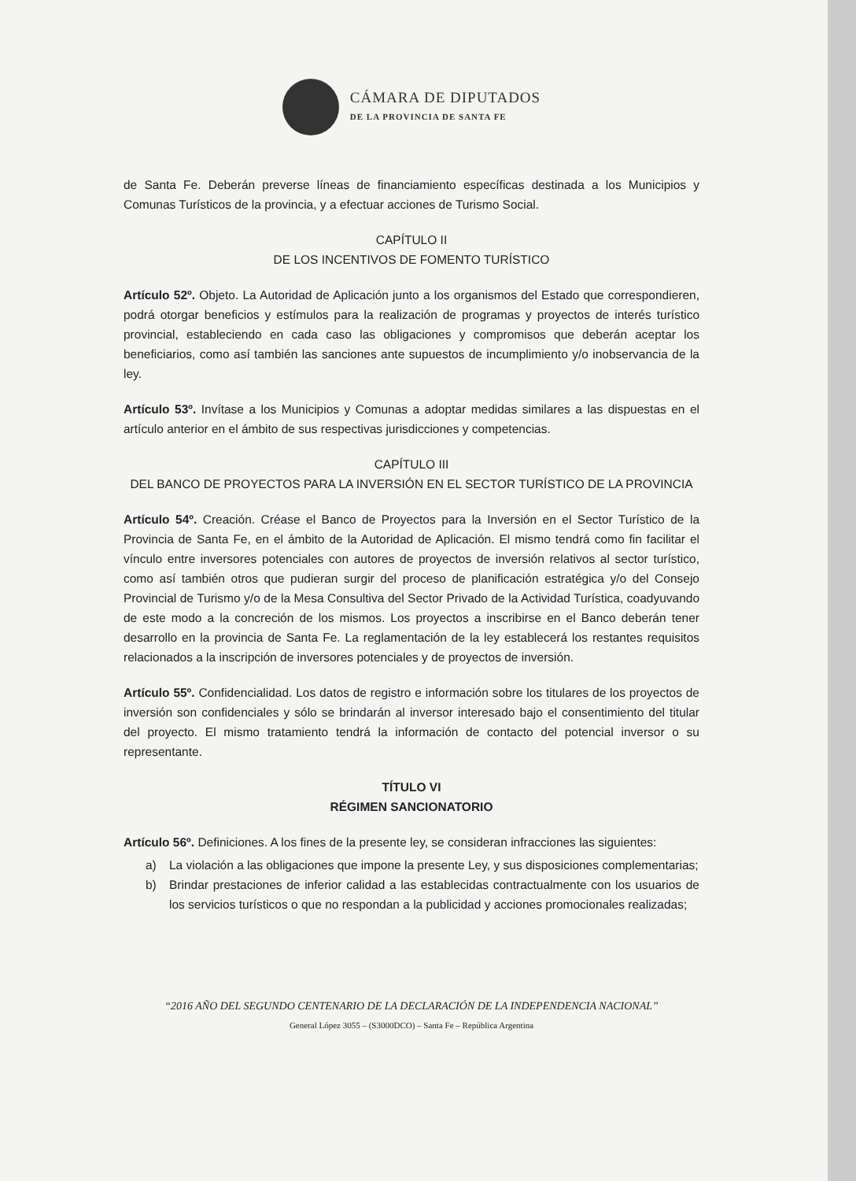CÁMARA DE DIPUTADOS
DE LA PROVINCIA DE SANTA FE
de Santa Fe. Deberán preverse líneas de financiamiento específicas destinada a los Municipios y Comunas Turísticos de la provincia, y a efectuar acciones de Turismo Social.
CAPÍTULO II
DE LOS INCENTIVOS DE FOMENTO TURÍSTICO
Artículo 52º. Objeto. La Autoridad de Aplicación junto a los organismos del Estado que correspondieren, podrá otorgar beneficios y estímulos para la realización de programas y proyectos de interés turístico provincial, estableciendo en cada caso las obligaciones y compromisos que deberán aceptar los beneficiarios, como así también las sanciones ante supuestos de incumplimiento y/o inobservancia de la ley.
Artículo 53º. Invítase a los Municipios y Comunas a adoptar medidas similares a las dispuestas en el artículo anterior en el ámbito de sus respectivas jurisdicciones y competencias.
CAPÍTULO III
DEL BANCO DE PROYECTOS PARA LA INVERSIÓN EN EL SECTOR TURÍSTICO DE LA PROVINCIA
Artículo 54º. Creación. Créase el Banco de Proyectos para la Inversión en el Sector Turístico de la Provincia de Santa Fe, en el ámbito de la Autoridad de Aplicación. El mismo tendrá como fin facilitar el vínculo entre inversores potenciales con autores de proyectos de inversión relativos al sector turístico, como así también otros que pudieran surgir del proceso de planificación estratégica y/o del Consejo Provincial de Turismo y/o de la Mesa Consultiva del Sector Privado de la Actividad Turística, coadyuvando de este modo a la concreción de los mismos. Los proyectos a inscribirse en el Banco deberán tener desarrollo en la provincia de Santa Fe. La reglamentación de la ley establecerá los restantes requisitos relacionados a la inscripción de inversores potenciales y de proyectos de inversión.
Artículo 55º. Confidencialidad. Los datos de registro e información sobre los titulares de los proyectos de inversión son confidenciales y sólo se brindarán al inversor interesado bajo el consentimiento del titular del proyecto. El mismo tratamiento tendrá la información de contacto del potencial inversor o su representante.
TÍTULO VI
RÉGIMEN SANCIONATORIO
Artículo 56º. Definiciones. A los fines de la presente ley, se consideran infracciones las siguientes:
a) La violación a las obligaciones que impone la presente Ley, y sus disposiciones complementarias;
b) Brindar prestaciones de inferior calidad a las establecidas contractualmente con los usuarios de los servicios turísticos o que no respondan a la publicidad y acciones promocionales realizadas;
“2016 AÑO DEL SEGUNDO CENTENARIO DE LA DECLARACIÓN DE LA INDEPENDENCIA NACIONAL”
General López 3055 – (S3000DCO) – Santa Fe – República Argentina